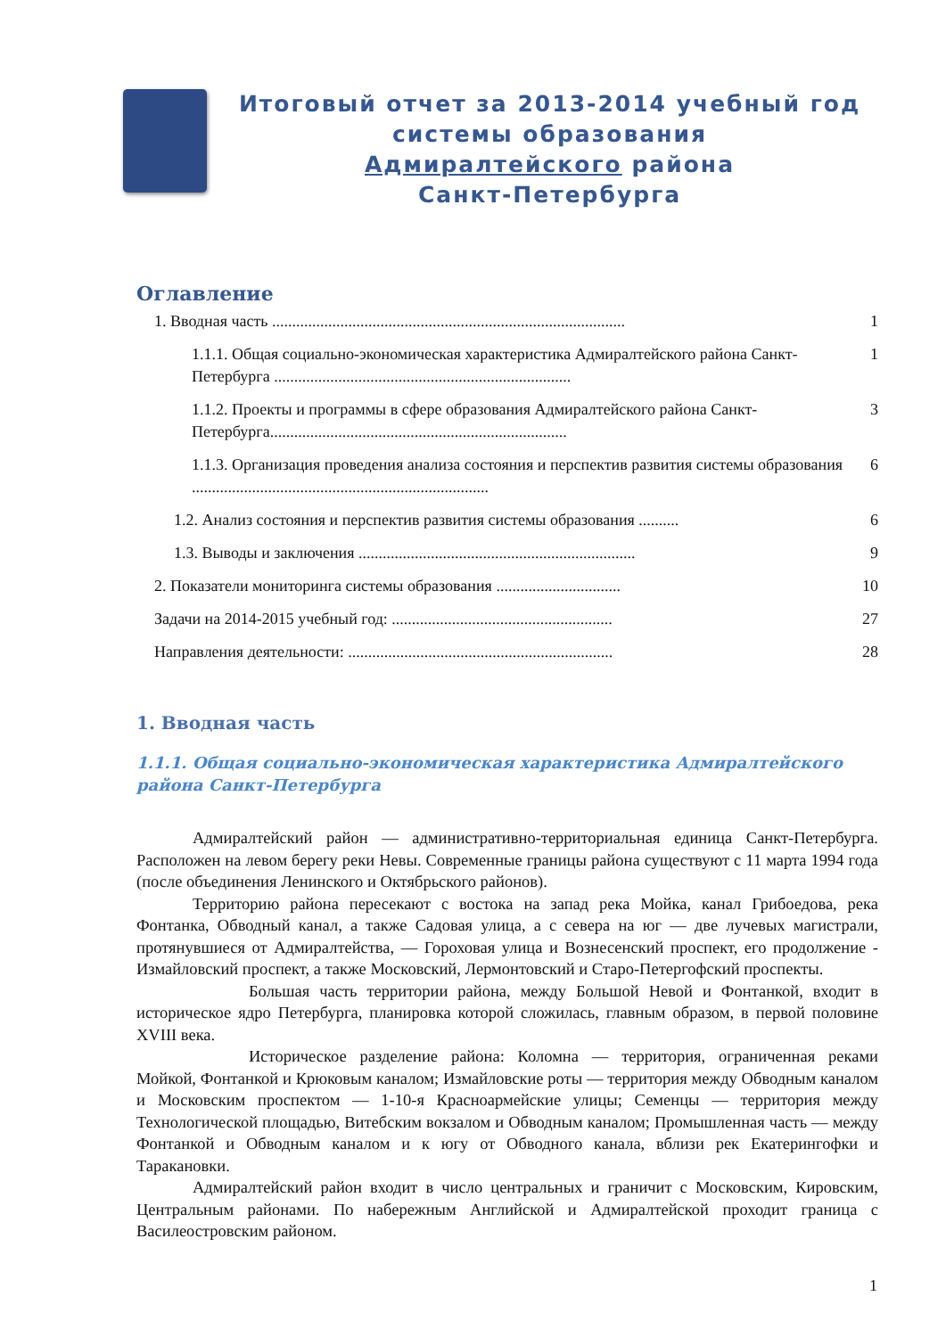Итоговый отчет за 2013-2014 учебный год
системы образования
Адмиралтейского района
Санкт-Петербурга
Оглавление
1. Вводная часть ........................................................................................ 1
1.1.1. Общая социально-экономическая характеристика Адмиралтейского района Санкт-Петербурга .......................................................................... 1
1.1.2. Проекты и программы в сфере образования Адмиралтейского района Санкт-Петербурга.......................................................................... 3
1.1.3. Организация проведения анализа состояния и перспектив развития системы образования .......................................................................... 6
1.2. Анализ состояния и перспектив развития системы образования .......... 6
1.3. Выводы и заключения ..................................................................... 9
2. Показатели мониторинга системы образования ............................... 10
Задачи на 2014-2015 учебный год: ....................................................... 27
Направления деятельности: .................................................................. 28
1. Вводная часть
1.1.1. Общая социально-экономическая характеристика Адмиралтейского района Санкт-Петербурга
Адмиралтейский район — административно-территориальная единица Санкт-Петербурга. Расположен на левом берегу реки Невы. Современные границы района существуют с 11 марта 1994 года (после объединения Ленинского и Октябрьского районов).
Территорию района пересекают с востока на запад река Мойка, канал Грибоедова, река Фонтанка, Обводный канал, а также Садовая улица, а с севера на юг — две лучевых магистрали, протянувшиеся от Адмиралтейства, — Гороховая улица и Вознесенский проспект, его продолжение - Измайловский проспект, а также Московский, Лермонтовский и Старо-Петергофский проспекты.
Большая часть территории района, между Большой Невой и Фонтанкой, входит в историческое ядро Петербурга, планировка которой сложилась, главным образом, в первой половине XVIII века.
Историческое разделение района: Коломна — территория, ограниченная реками Мойкой, Фонтанкой и Крюковым каналом; Измайловские роты — территория между Обводным каналом и Московским проспектом — 1-10-я Красноармейские улицы; Семенцы — территория между Технологической площадью, Витебским вокзалом и Обводным каналом; Промышленная часть — между Фонтанкой и Обводным каналом и к югу от Обводного канала, вблизи рек Екатерингофки и Таракановки.
Адмиралтейский район входит в число центральных и граничит с Московским, Кировским, Центральным районами. По набережным Английской и Адмиралтейской проходит граница с Василеостровским районом.
1